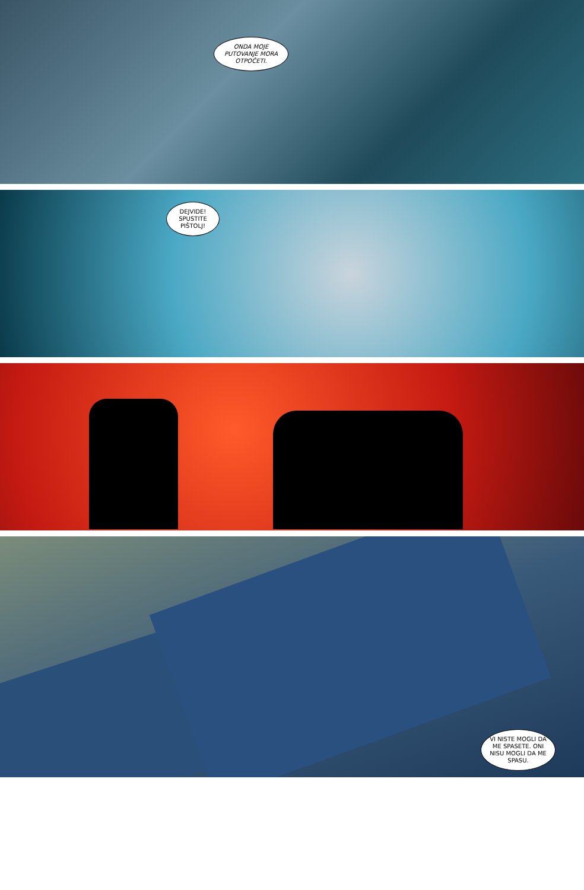ONDA MOJE PUTOVANJE MORA OTPOČETI.
DEJVIDE! SPUSTITE PIŠTOLJ!
VI NISTE MOGLI DA ME SPASETE. ONI NISU MOGLI DA ME SPASU.